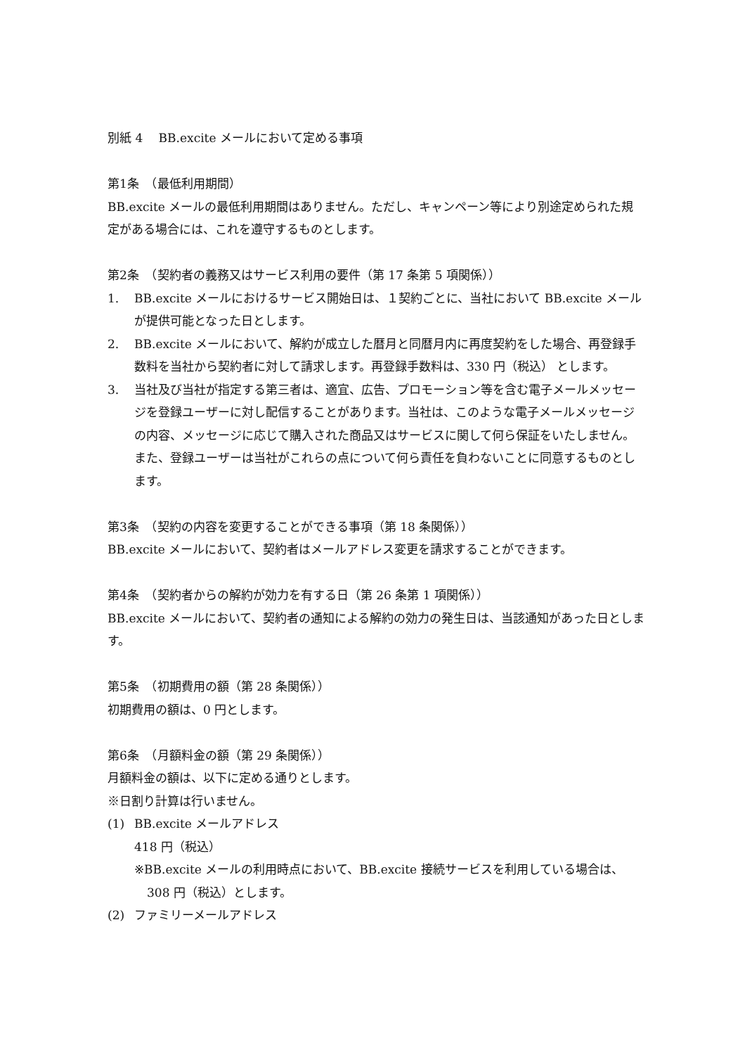別紙 4　 BB.excite メールにおいて定める事項
第1条　（最低利用期間）
BB.excite メールの最低利用期間はありません。ただし、キャンペーン等により別途定められた規定がある場合には、これを遵守するものとします。
第2条　（契約者の義務又はサービス利用の要件（第 17 条第 5 項関係））
1. BB.excite メールにおけるサービス開始日は、１契約ごとに、当社において BB.excite メールが提供可能となった日とします。
2. BB.excite メールにおいて、解約が成立した暦月と同暦月内に再度契約をした場合、再登録手数料を当社から契約者に対して請求します。再登録手数料は、330 円（税込） とします。
3. 当社及び当社が指定する第三者は、適宜、広告、プロモーション等を含む電子メールメッセージを登録ユーザーに対し配信することがあります。当社は、このような電子メールメッセージの内容、メッセージに応じて購入された商品又はサービスに関して何ら保証をいたしません。また、登録ユーザーは当社がこれらの点について何ら責任を負わないことに同意するものとします。
第3条　（契約の内容を変更することができる事項（第 18 条関係））
BB.excite メールにおいて、契約者はメールアドレス変更を請求することができます。
第4条　（契約者からの解約が効力を有する日（第 26 条第 1 項関係））
BB.excite メールにおいて、契約者の通知による解約の効力の発生日は、当該通知があった日とします。
第5条　（初期費用の額（第 28 条関係））
初期費用の額は、0 円とします。
第6条　（月額料金の額（第 29 条関係））
月額料金の額は、以下に定める通りとします。
※日割り計算は行いません。
(1) BB.excite メールアドレス
418 円（税込）
※BB.excite メールの利用時点において、BB.excite 接続サービスを利用している場合は、308 円（税込）とします。
(2) ファミリーメールアドレス